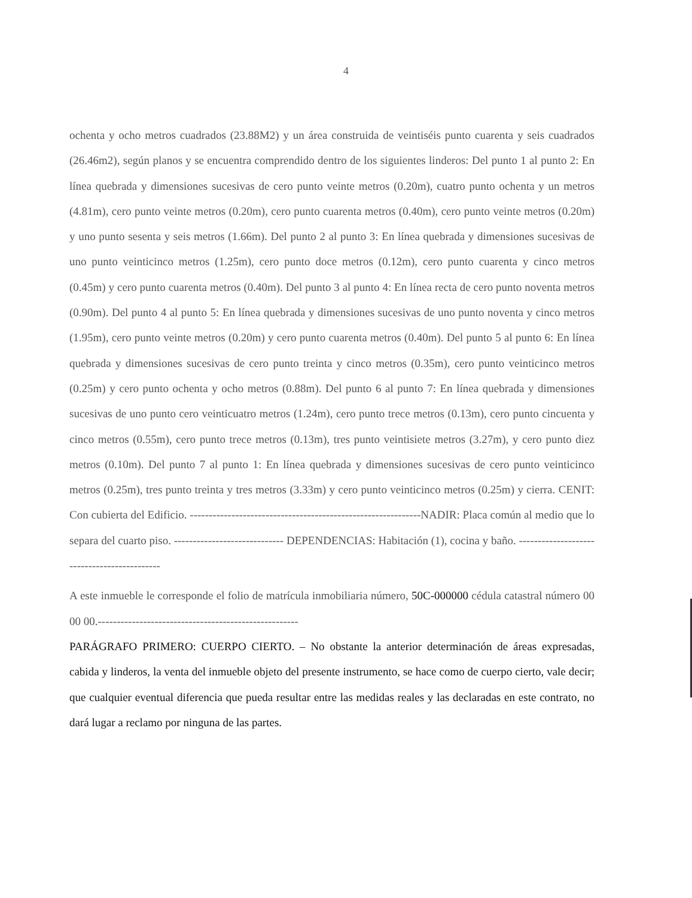4
ochenta y ocho metros cuadrados (23.88M2) y un área construida de veintiséis punto cuarenta y seis cuadrados (26.46m2), según planos y se encuentra comprendido dentro de los siguientes linderos: Del punto 1 al punto 2: En línea quebrada y dimensiones sucesivas de cero punto veinte metros (0.20m), cuatro punto ochenta y un metros (4.81m), cero punto veinte metros (0.20m), cero punto cuarenta metros (0.40m), cero punto veinte metros (0.20m) y uno punto sesenta y seis metros (1.66m). Del punto 2 al punto 3: En línea quebrada y dimensiones sucesivas de uno punto veinticinco metros (1.25m), cero punto doce metros (0.12m), cero punto cuarenta y cinco metros (0.45m) y cero punto cuarenta metros (0.40m). Del punto 3 al punto 4: En línea recta de cero punto noventa metros (0.90m). Del punto 4 al punto 5: En línea quebrada y dimensiones sucesivas de uno punto noventa y cinco metros (1.95m), cero punto veinte metros (0.20m) y cero punto cuarenta metros (0.40m). Del punto 5 al punto 6: En línea quebrada y dimensiones sucesivas de cero punto treinta y cinco metros (0.35m), cero punto veinticinco metros (0.25m) y cero punto ochenta y ocho metros (0.88m). Del punto 6 al punto 7: En línea quebrada y dimensiones sucesivas de uno punto cero veinticuatro metros (1.24m), cero punto trece metros (0.13m), cero punto cincuenta y cinco metros (0.55m), cero punto trece metros (0.13m), tres punto veintisiete metros (3.27m), y cero punto diez metros (0.10m). Del punto 7 al punto 1: En línea quebrada y dimensiones sucesivas de cero punto veinticinco metros (0.25m), tres punto treinta y tres metros (3.33m) y cero punto veinticinco metros (0.25m) y cierra. CENIT: Con cubierta del Edificio. -------------------------------------------------------------NADIR: Placa común al medio que lo separa del cuarto piso. ----------------------------- DEPENDENCIAS: Habitación (1), cocina y baño. --------------------------------------------
A este inmueble le corresponde el folio de matrícula inmobiliaria número, 50C-000000 cédula catastral número 00 00 00.-----------------------------------------------------
PARÁGRAFO PRIMERO: CUERPO CIERTO. – No obstante la anterior determinación de áreas expresadas, cabida y linderos, la venta del inmueble objeto del presente instrumento, se hace como de cuerpo cierto, vale decir; que cualquier eventual diferencia que pueda resultar entre las medidas reales y las declaradas en este contrato, no dará lugar a reclamo por ninguna de las partes.